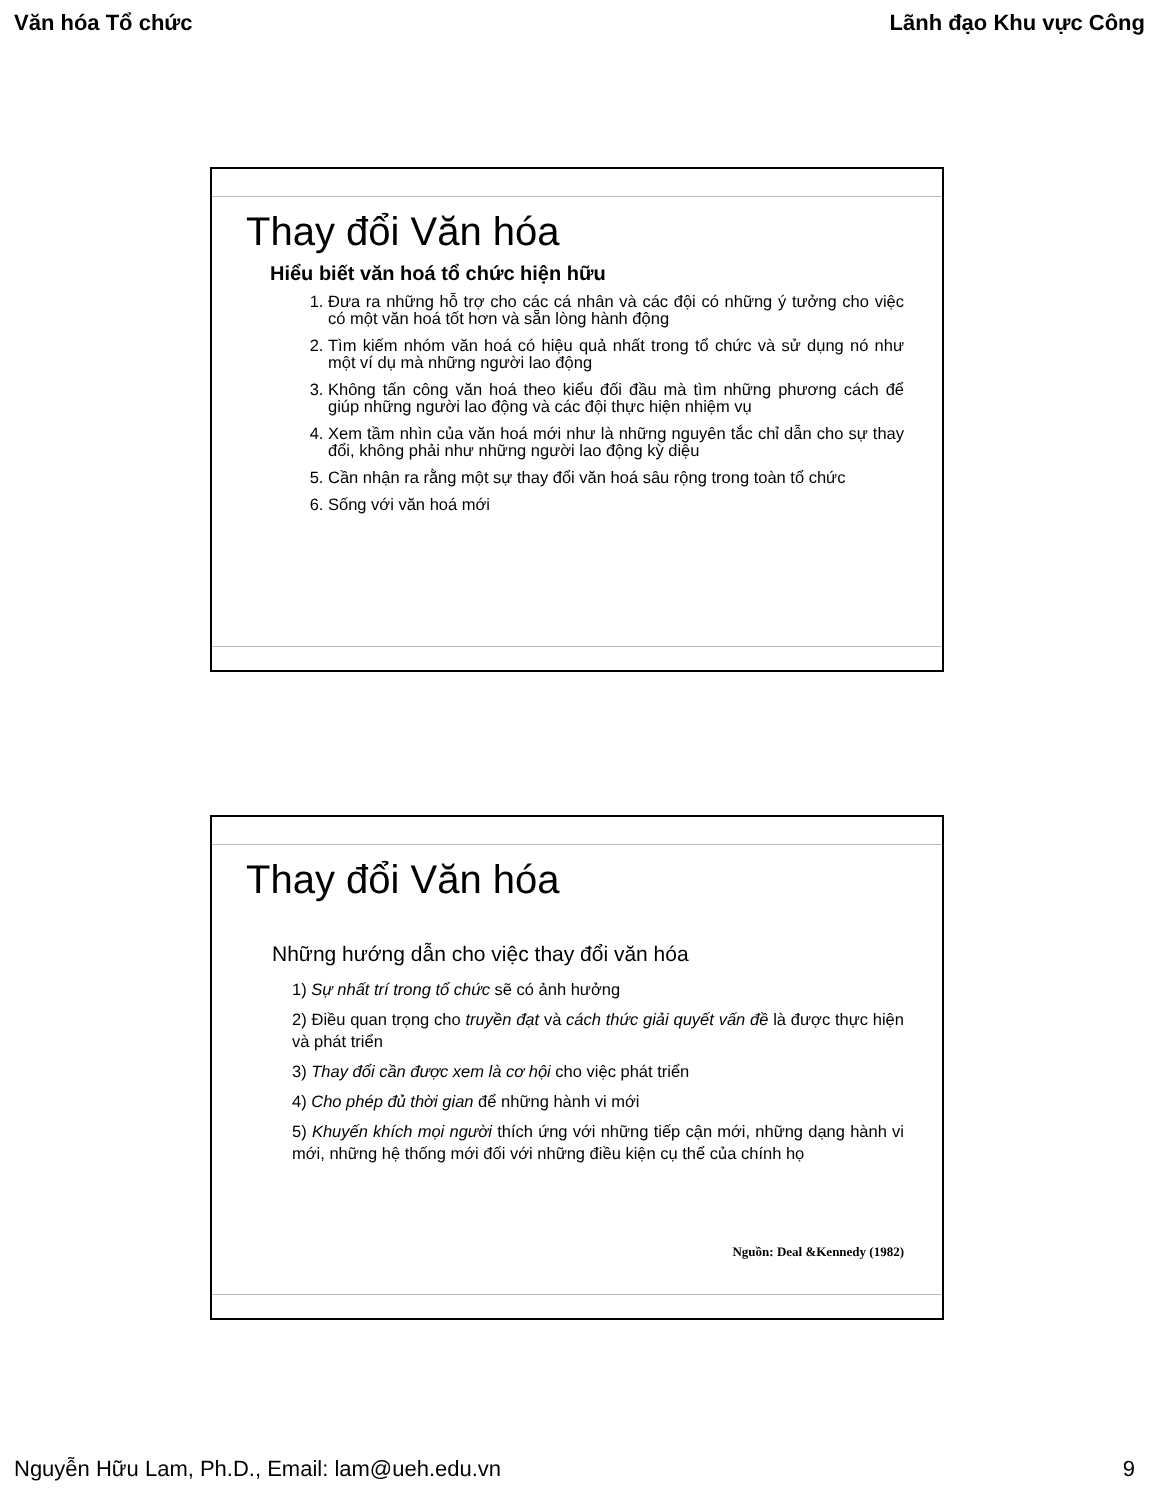Văn hóa Tổ chức Lãnh đạo Khu vực Công
Thay đổi Văn hóa
Hiểu biết văn hoá tổ chức hiện hữu
1. Đưa ra những hỗ trợ cho các cá nhân và các đội có những ý tưởng cho việc có một văn hoá tốt hơn và sẵn lòng hành động
2. Tìm kiếm nhóm văn hoá có hiệu quả nhất trong tổ chức và sử dụng nó như một ví dụ mà những người lao động
3. Không tấn công văn hoá theo kiểu đối đầu mà tìm những phương cách để giúp những người lao động và các đội thực hiện nhiệm vụ
4. Xem tầm nhìn của văn hoá mới như là những nguyên tắc chỉ dẫn cho sự thay đổi, không phải như những người lao động kỳ diệu
5. Cần nhận ra rằng một sự thay đổi văn hoá sâu rộng trong toàn tổ chức
6. Sống với văn hoá mới
Thay đổi Văn hóa
Những hướng dẫn cho việc thay đổi văn hóa
1) Sự nhất trí trong tổ chức sẽ có ảnh hưởng
2) Điều quan trọng cho truyền đạt và cách thức giải quyết vấn đề là được thực hiện và phát triển
3) Thay đổi cần được xem là cơ hội cho việc phát triển
4) Cho phép đủ thời gian để những hành vi mới
5) Khuyến khích mọi người thích ứng với những tiếp cận mới, những dạng hành vi mới, những hệ thống mới đối với những điều kiện cụ thể của chính họ
Nguồn: Deal &Kennedy (1982)
Nguyễn Hữu Lam, Ph.D., Email: lam@ueh.edu.vn 9